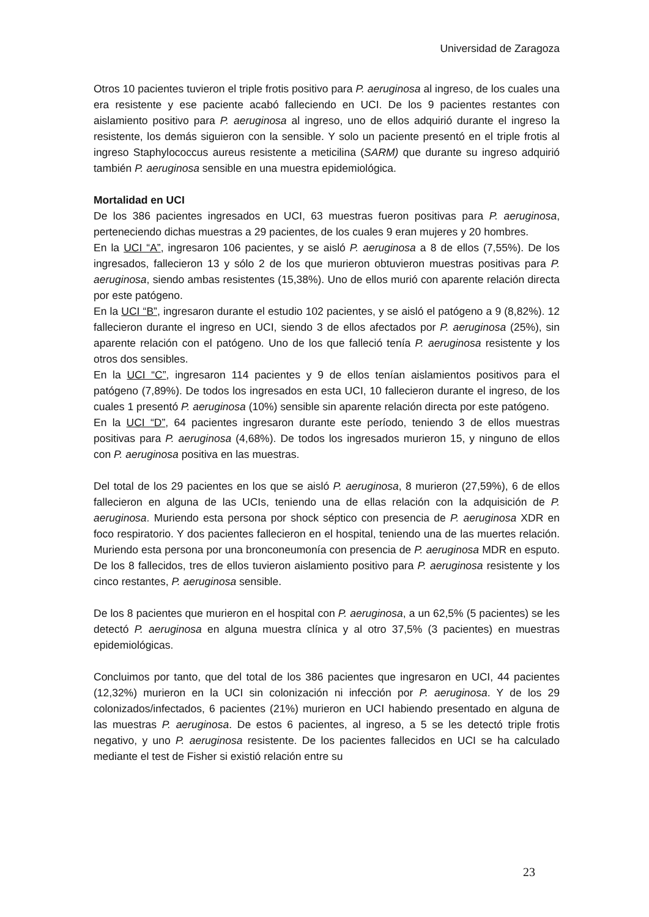Universidad de Zaragoza
Otros 10 pacientes tuvieron el triple frotis positivo para P. aeruginosa al ingreso, de los cuales una era resistente y ese paciente acabó falleciendo en UCI. De los 9 pacientes restantes con aislamiento positivo para P. aeruginosa al ingreso, uno de ellos adquirió durante el ingreso la resistente, los demás siguieron con la sensible. Y solo un paciente presentó en el triple frotis al ingreso Staphylococcus aureus resistente a meticilina (SARM) que durante su ingreso adquirió también P. aeruginosa sensible en una muestra epidemiológica.
Mortalidad en UCI
De los 386 pacientes ingresados en UCI, 63 muestras fueron positivas para P. aeruginosa, perteneciendo dichas muestras a 29 pacientes, de los cuales 9 eran mujeres y 20 hombres.
En la UCI “A”, ingresaron 106 pacientes, y se aisló P. aeruginosa a 8 de ellos (7,55%). De los ingresados, fallecieron 13 y sólo 2 de los que murieron obtuvieron muestras positivas para P. aeruginosa, siendo ambas resistentes (15,38%). Uno de ellos murió con aparente relación directa por este patógeno.
En la UCI “B”, ingresaron durante el estudio 102 pacientes, y se aisló el patógeno a 9 (8,82%). 12 fallecieron durante el ingreso en UCI, siendo 3 de ellos afectados por P. aeruginosa (25%), sin aparente relación con el patógeno. Uno de los que falleció tenía P. aeruginosa resistente y los otros dos sensibles.
En la UCI “C”, ingresaron 114 pacientes y 9 de ellos tenían aislamientos positivos para el patógeno (7,89%). De todos los ingresados en esta UCI, 10 fallecieron durante el ingreso, de los cuales 1 presentó P. aeruginosa (10%) sensible sin aparente relación directa por este patógeno.
En la UCI “D”, 64 pacientes ingresaron durante este período, teniendo 3 de ellos muestras positivas para P. aeruginosa (4,68%). De todos los ingresados murieron 15, y ninguno de ellos con P. aeruginosa positiva en las muestras.
Del total de los 29 pacientes en los que se aisló P. aeruginosa, 8 murieron (27,59%), 6 de ellos fallecieron en alguna de las UCIs, teniendo una de ellas relación con la adquisición de P. aeruginosa. Muriendo esta persona por shock séptico con presencia de P. aeruginosa XDR en foco respiratorio. Y dos pacientes fallecieron en el hospital, teniendo una de las muertes relación. Muriendo esta persona por una bronconeumonía con presencia de P. aeruginosa MDR en esputo. De los 8 fallecidos, tres de ellos tuvieron aislamiento positivo para P. aeruginosa resistente y los cinco restantes, P. aeruginosa sensible.
De los 8 pacientes que murieron en el hospital con P. aeruginosa, a un 62,5% (5 pacientes) se les detectó P. aeruginosa en alguna muestra clínica y al otro 37,5% (3 pacientes) en muestras epidemiológicas.
Concluimos por tanto, que del total de los 386 pacientes que ingresaron en UCI, 44 pacientes (12,32%) murieron en la UCI sin colonización ni infección por P. aeruginosa. Y de los 29 colonizados/infectados, 6 pacientes (21%) murieron en UCI habiendo presentado en alguna de las muestras P. aeruginosa. De estos 6 pacientes, al ingreso, a 5 se les detectó triple frotis negativo, y uno P. aeruginosa resistente. De los pacientes fallecidos en UCI se ha calculado mediante el test de Fisher si existió relación entre su
23